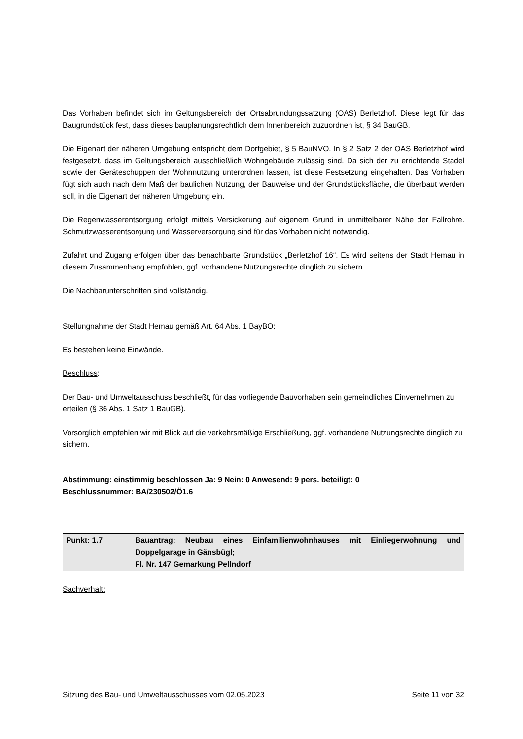Das Vorhaben befindet sich im Geltungsbereich der Ortsabrundungssatzung (OAS) Berletzhof. Diese legt für das Baugrundstück fest, dass dieses bauplanungsrechtlich dem Innenbereich zuzuordnen ist, § 34 BauGB.
Die Eigenart der näheren Umgebung entspricht dem Dorfgebiet, § 5 BauNVO. In § 2 Satz 2 der OAS Berletzhof wird festgesetzt, dass im Geltungsbereich ausschließlich Wohngebäude zulässig sind. Da sich der zu errichtende Stadel sowie der Geräteschuppen der Wohnnutzung unterordnen lassen, ist diese Festsetzung eingehalten. Das Vorhaben fügt sich auch nach dem Maß der baulichen Nutzung, der Bauweise und der Grundstücksfläche, die überbaut werden soll, in die Eigenart der näheren Umgebung ein.
Die Regenwasserentsorgung erfolgt mittels Versickerung auf eigenem Grund in unmittelbarer Nähe der Fallrohre. Schmutzwasserentsorgung und Wasserversorgung sind für das Vorhaben nicht notwendig.
Zufahrt und Zugang erfolgen über das benachbarte Grundstück „Berletzhof 16“. Es wird seitens der Stadt Hemau in diesem Zusammenhang empfohlen, ggf. vorhandene Nutzungsrechte dinglich zu sichern.
Die Nachbarunterschriften sind vollständig.
Stellungnahme der Stadt Hemau gemäß Art. 64 Abs. 1 BayBO:
Es bestehen keine Einwände.
Beschluss:
Der Bau- und Umweltausschuss beschließt, für das vorliegende Bauvorhaben sein gemeindliches Einvernehmen zu erteilen (§ 36 Abs. 1 Satz 1 BauGB).
Vorsorglich empfehlen wir mit Blick auf die verkehrsmäßige Erschließung, ggf. vorhandene Nutzungsrechte dinglich zu sichern.
Abstimmung: einstimmig beschlossen Ja: 9 Nein: 0 Anwesend: 9 pers. beteiligt: 0
Beschlussnummer: BA/230502/Ö1.6
| Punkt: 1.7 | Bauantrag: Neubau eines Einfamilienwohnhauses mit Einliegerwohnung und Doppelgarage in Gänsbügl; Fl. Nr. 147 Gemarkung Pellndorf |
Sachverhalt:
Sitzung des Bau- und Umweltausschusses vom 02.05.2023 Seite 11 von 32